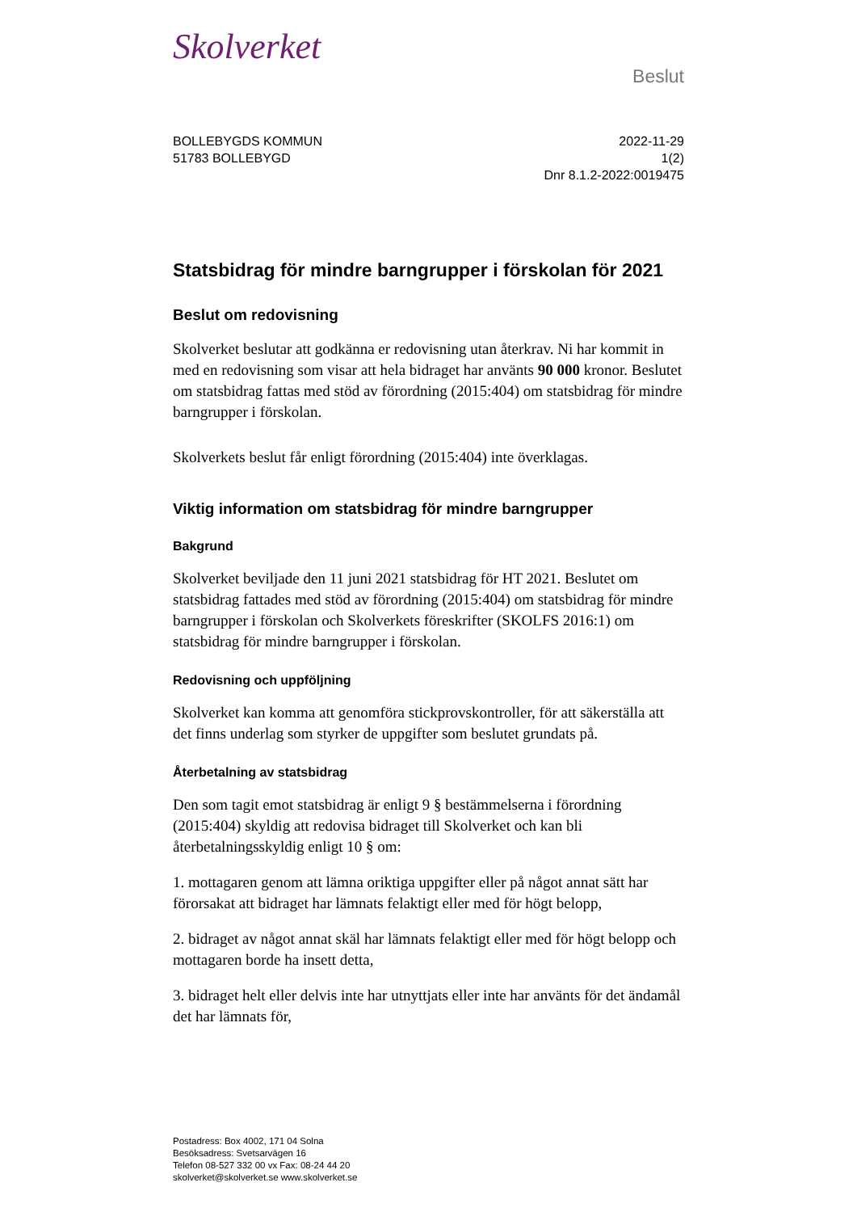Skolverket
Beslut
BOLLEBYGDS KOMMUN
51783 BOLLEBYGD
2022-11-29
1(2)
Dnr 8.1.2-2022:0019475
Statsbidrag för mindre barngrupper i förskolan för 2021
Beslut om redovisning
Skolverket beslutar att godkänna er redovisning utan återkrav. Ni har kommit in med en redovisning som visar att hela bidraget har använts 90 000 kronor. Beslutet om statsbidrag fattas med stöd av förordning (2015:404) om statsbidrag för mindre barngrupper i förskolan.
Skolverkets beslut får enligt förordning (2015:404) inte överklagas.
Viktig information om statsbidrag för mindre barngrupper
Bakgrund
Skolverket beviljade den 11 juni 2021 statsbidrag för HT 2021. Beslutet om statsbidrag fattades med stöd av förordning (2015:404) om statsbidrag för mindre barngrupper i förskolan och Skolverkets föreskrifter (SKOLFS 2016:1) om statsbidrag för mindre barngrupper i förskolan.
Redovisning och uppföljning
Skolverket kan komma att genomföra stickprovskontroller, för att säkerställa att det finns underlag som styrker de uppgifter som beslutet grundats på.
Återbetalning av statsbidrag
Den som tagit emot statsbidrag är enligt 9 § bestämmelserna i förordning (2015:404) skyldig att redovisa bidraget till Skolverket och kan bli återbetalningsskyldig enligt 10 § om:
1. mottagaren genom att lämna oriktiga uppgifter eller på något annat sätt har förorsakat att bidraget har lämnats felaktigt eller med för högt belopp,
2. bidraget av något annat skäl har lämnats felaktigt eller med för högt belopp och mottagaren borde ha insett detta,
3. bidraget helt eller delvis inte har utnyttjats eller inte har använts för det ändamål det har lämnats för,
Postadress: Box 4002, 171 04 Solna
Besöksadress: Svetsarvägen 16
Telefon 08-527 332 00 vx Fax: 08-24 44 20
skolverket@skolverket.se www.skolverket.se